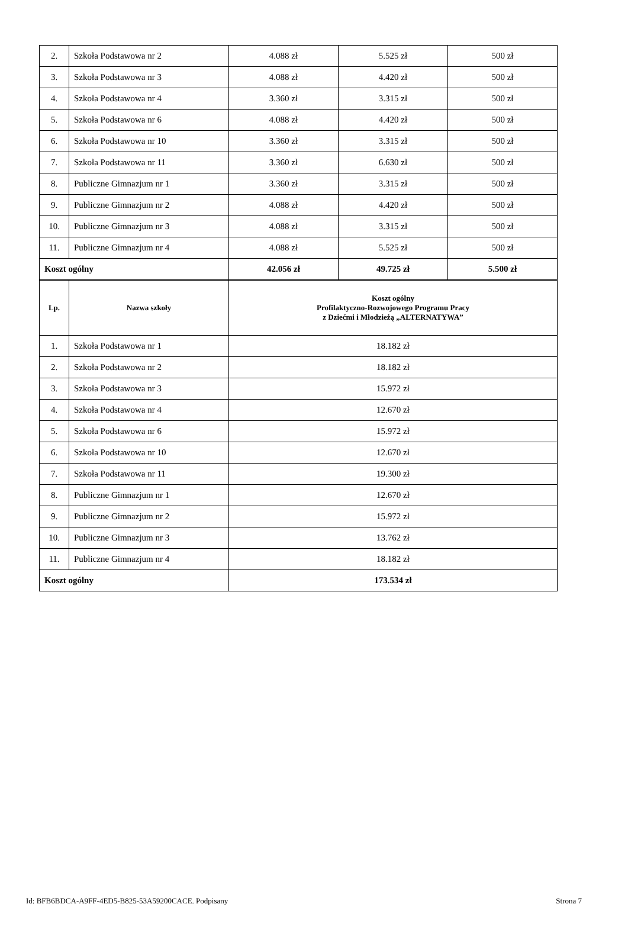| 2. | Szkoła Podstawowa nr 2 | 4.088 zł | 5.525 zł | 500 zł |
| 3. | Szkoła Podstawowa nr 3 | 4.088 zł | 4.420 zł | 500 zł |
| 4. | Szkoła Podstawowa nr 4 | 3.360 zł | 3.315 zł | 500 zł |
| 5. | Szkoła Podstawowa nr 6 | 4.088 zł | 4.420 zł | 500 zł |
| 6. | Szkoła Podstawowa nr 10 | 3.360 zł | 3.315 zł | 500 zł |
| 7. | Szkoła Podstawowa nr 11 | 3.360 zł | 6.630 zł | 500 zł |
| 8. | Publiczne Gimnazjum nr 1 | 3.360 zł | 3.315 zł | 500 zł |
| 9. | Publiczne Gimnazjum nr 2 | 4.088 zł | 4.420 zł | 500 zł |
| 10. | Publiczne Gimnazjum nr 3 | 4.088 zł | 3.315 zł | 500 zł |
| 11. | Publiczne Gimnazjum nr 4 | 4.088 zł | 5.525 zł | 500 zł |
| Koszt ogólny | | 42.056 zł | 49.725 zł | 5.500 zł |
| Lp. | Nazwa szkoły | Koszt ogólny Profilaktyczno-Rozwojowego Programu Pracy z Dziećmi i Młodzieżą „ALTERNATYWA” |
| --- | --- | --- |
| 1. | Szkoła Podstawowa nr 1 | 18.182 zł |
| 2. | Szkoła Podstawowa nr 2 | 18.182 zł |
| 3. | Szkoła Podstawowa nr 3 | 15.972 zł |
| 4. | Szkoła Podstawowa nr 4 | 12.670 zł |
| 5. | Szkoła Podstawowa nr 6 | 15.972 zł |
| 6. | Szkoła Podstawowa nr 10 | 12.670 zł |
| 7. | Szkoła Podstawowa nr 11 | 19.300 zł |
| 8. | Publiczne Gimnazjum nr 1 | 12.670 zł |
| 9. | Publiczne Gimnazjum nr 2 | 15.972 zł |
| 10. | Publiczne Gimnazjum nr 3 | 13.762 zł |
| 11. | Publiczne Gimnazjum nr 4 | 18.182 zł |
| Koszt ogólny | | 173.534 zł |
Id: BFB6BDCA-A9FF-4ED5-B825-53A59200CACE. Podpisany Strona 7